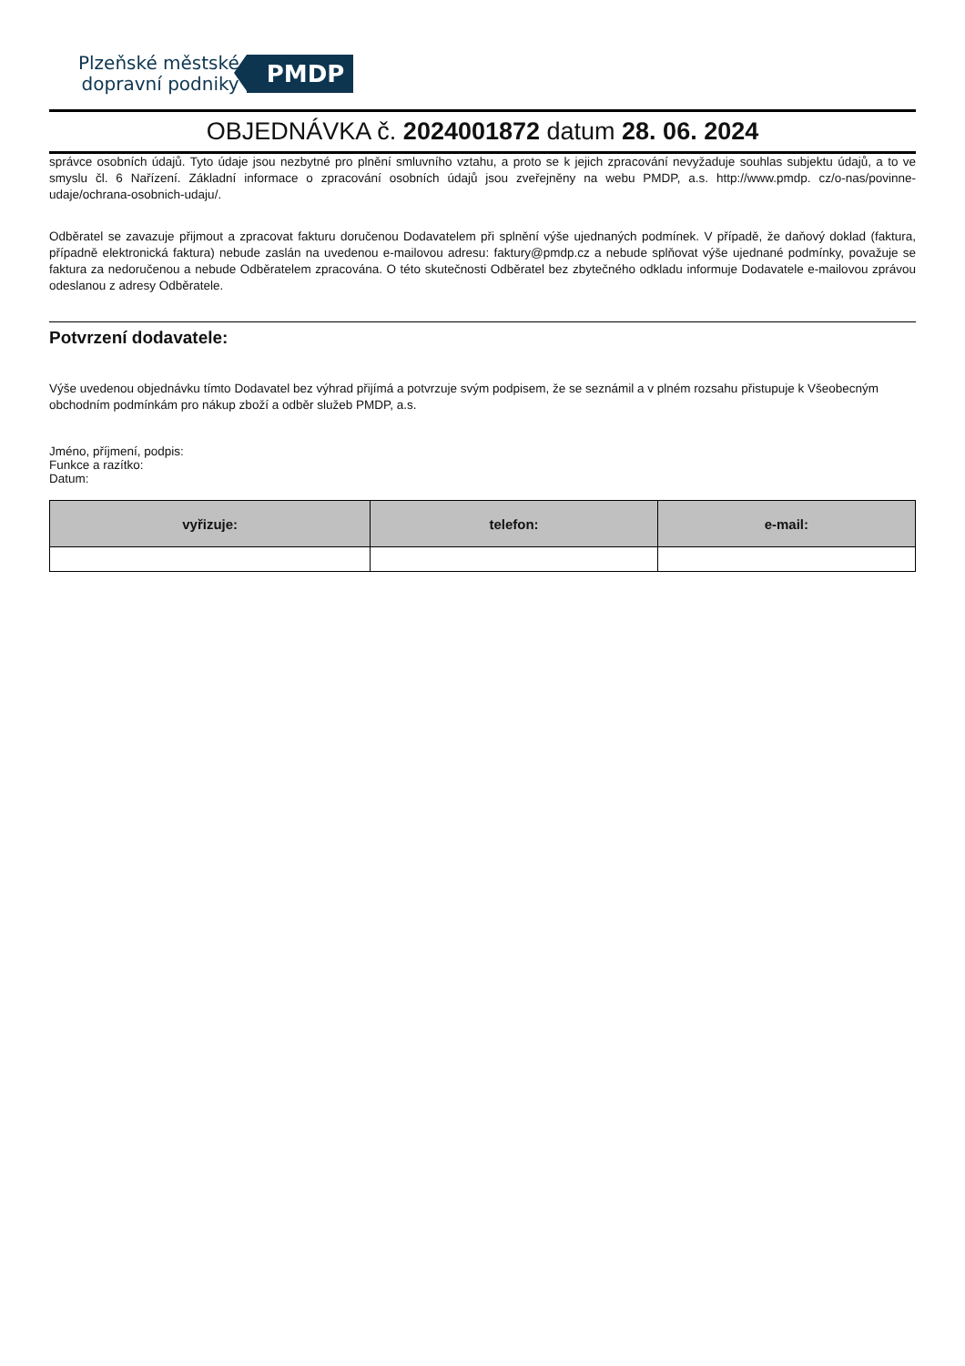Plzeňské městské
dopravní podniky
PMDP
OBJEDNÁVKA č. 2024001872 datum 28. 06. 2024
správce osobních údajů. Tyto údaje jsou nezbytné pro plnění smluvního vztahu, a proto se k jejich zpracování nevyžaduje souhlas subjektu údajů, a to ve smyslu čl. 6 Nařízení. Základní informace o zpracování osobních údajů jsou zveřejněny na webu PMDP, a.s. http://www.pmdp. cz/o-nas/povinne-udaje/ochrana-osobnich-udaju/.
Odběratel se zavazuje přijmout a zpracovat fakturu doručenou Dodavatelem při splnění výše ujednaných podmínek. V případě, že daňový doklad (faktura, případně elektronická faktura) nebude zaslán na uvedenou e-mailovou adresu: faktury@pmdp.cz a nebude splňovat výše ujednané podmínky, považuje se faktura za nedoručenou a nebude Odběratelem zpracována. O této skutečnosti Odběratel bez zbytečného odkladu informuje Dodavatele e-mailovou zprávou odeslanou z adresy Odběratele.
Potvrzení dodavatele:
Výše uvedenou objednávku tímto Dodavatel bez výhrad přijímá a potvrzuje svým podpisem, že se seznámil a v plném rozsahu přistupuje k Všeobecným obchodním podmínkám pro nákup zboží a odběr služeb PMDP, a.s.
Jméno, příjmení, podpis:
Funkce a razítko:
Datum:
| vyřizuje: | telefon: | e-mail: |
| --- | --- | --- |